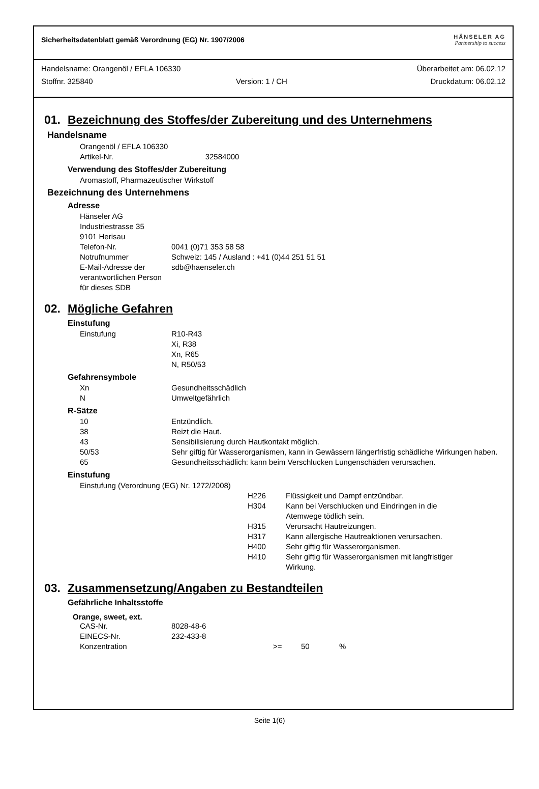Sicherheitsdatenblatt gemäß Verordnung (EG) Nr. 1907/2006
HÄNSELER AG
Partnership to success
Handelsname: Orangenöl / EFLA 106330 Überarbeitet am: 06.02.12
Stoffnr. 325840 Version: 1 / CH Druckdatum: 06.02.12
01. Bezeichnung des Stoffes/der Zubereitung und des Unternehmens
Handelsname
Orangenöl / EFLA 106330
Artikel-Nr. 32584000
Verwendung des Stoffes/der Zubereitung
Aromastoff, Pharmazeutischer Wirkstoff
Bezeichnung des Unternehmens
Adresse
Hänseler AG
Industriestrasse 35
9101 Herisau
Telefon-Nr. 0041 (0)71 353 58 58 Notrufnummer Schweiz: 145 / Ausland : +41 (0)44 251 51 51 E-Mail-Adresse der verantwortlichen Person für dieses SDB sdb@haenseler.ch
02. Mögliche Gefahren
Einstufung
Einstufung R10-R43
Xi, R38
Xn, R65
N, R50/53
Gefahrensymbole
Xn Gesundheitsschädlich N Umweltgefährlich
R-Sätze
10 Entzündlich. 38 Reizt die Haut. 43 Sensibilisierung durch Hautkontakt möglich. 50/53 Sehr giftig für Wasserorganismen, kann in Gewässern längerfristig schädliche Wirkungen haben. 65 Gesundheitsschädlich: kann beim Verschlucken Lungenschäden verursachen.
Einstufung
Einstufung (Verordnung (EG) Nr. 1272/2008)
H226 Flüssigkeit und Dampf entzündbar. H304 Kann bei Verschlucken und Eindringen in die Atemwege tödlich sein. H315 Verursacht Hautreizungen. H317 Kann allergische Hautreaktionen verursachen. H400 Sehr giftig für Wasserorganismen. H410 Sehr giftig für Wasserorganismen mit langfristiger Wirkung.
03. Zusammensetzung/Angaben zu Bestandteilen
Gefährliche Inhaltsstoffe
Orange, sweet, ext.
CAS-Nr. 8028-48-6 EINECS-Nr. 232-433-8 Konzentration >= 50 %
Seite 1(6)